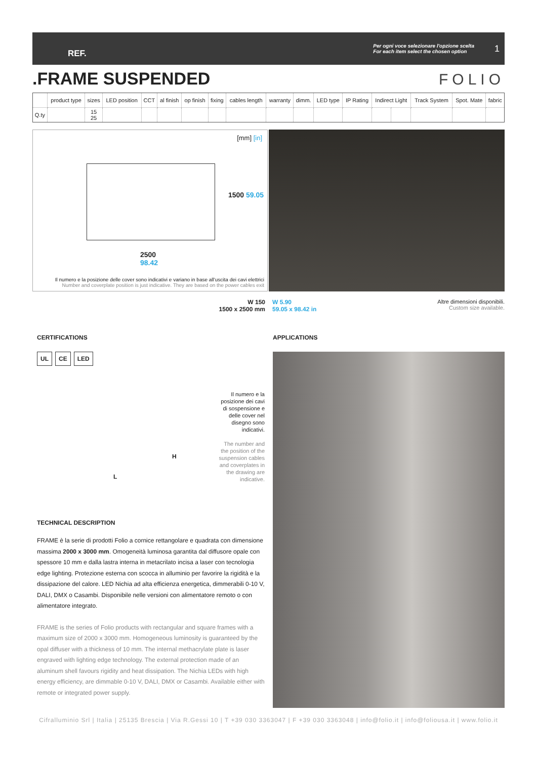REF. Per ogni voce selezionare l'opzione scelta
For each item select the chosen option 1
.FRAME SUSPENDED FOLIO
| | product type | sizes | LED position | CCT | al finish | op finish | fixing | cables length | warranty | dimm. | LED type | IP Rating | Indirect Light | | Track System | Spot. Mate | fabric |
| Q.ty | | 15 25 | | | | | | | | | | | | | | | |
[mm] [in]
1500 59.05
2500
98.42
Il numero e la posizione delle cover sono indicativi e variano in base all'uscita dei cavi elettrici
Number and coverplate position is just indicative. They are based on the power cables exit
W 150
1500 x 2500 mm
W 5.90
59.05 x 98.42 in
Altre dimensioni disponibili.
Custom size available.
CERTIFICATIONS APPLICATIONS
UL CE LED
Il numero e la posizione dei cavi di sospensione e delle cover nel disegno sono indicativi.
The number and the position of the suspension cables and coverplates in the drawing are indicative.
L
H
TECHNICAL DESCRIPTION
FRAME è la serie di prodotti Folio a cornice rettangolare e quadrata con dimensione massima 2000 x 3000 mm. Omogeneità luminosa garantita dal diffusore opale con spessore 10 mm e dalla lastra interna in metacrilato incisa a laser con tecnologia edge lighting. Protezione esterna con scocca in alluminio per favorire la rigidità e la dissipazione del calore. LED Nichia ad alta efficienza energetica, dimmerabili 0-10 V, DALI, DMX o Casambi. Disponibile nelle versioni con alimentatore remoto o con alimentatore integrato.
FRAME is the series of Folio products with rectangular and square frames with a maximum size of 2000 x 3000 mm. Homogeneous luminosity is guaranteed by the opal diffuser with a thickness of 10 mm. The internal methacrylate plate is laser engraved with lighting edge technology. The external protection made of an aluminum shell favours rigidity and heat dissipation. The Nichia LEDs with high energy efficiency, are dimmable 0-10 V, DALI, DMX or Casambi. Available either with remote or integrated power supply.
Cifralluminio Srl | Italia | 25135 Brescia | Via R.Gessi 10 | T +39 030 3363047 | F +39 030 3363048 | info@folio.it | info@foliousa.it | www.folio.it